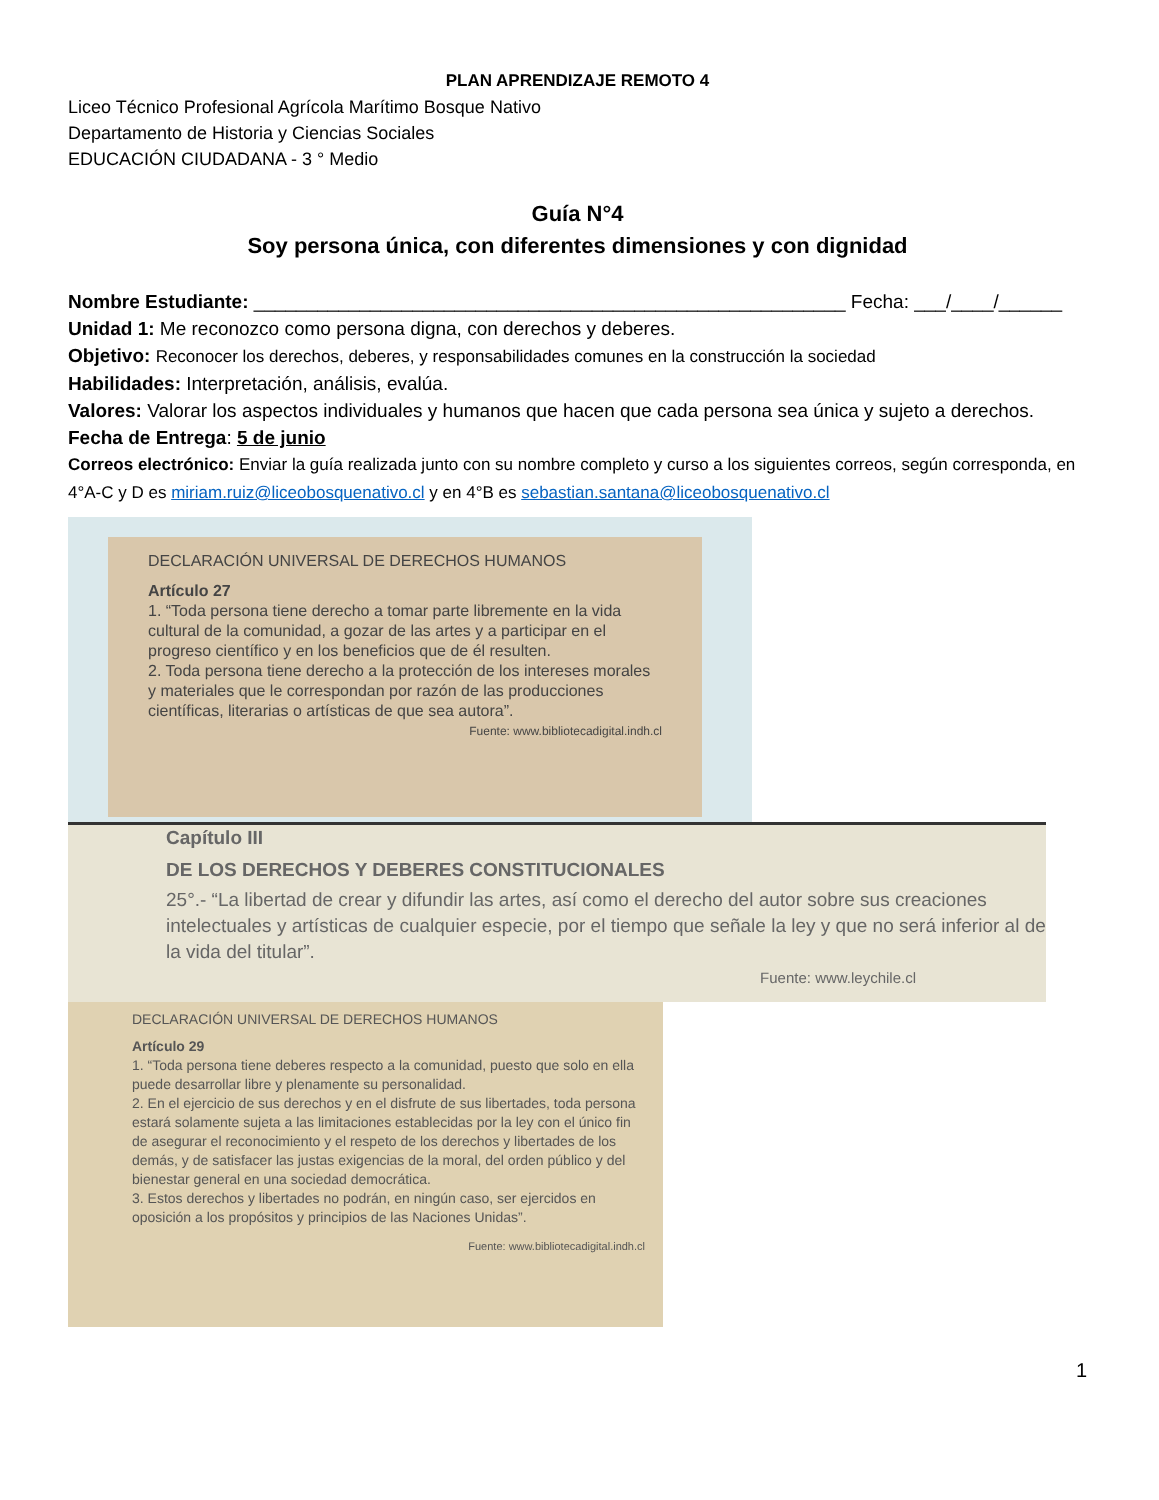PLAN APRENDIZAJE REMOTO 4
Liceo Técnico Profesional Agrícola Marítimo Bosque Nativo
Departamento de Historia y Ciencias Sociales
EDUCACIÓN CIUDADANA - 3 ° Medio
Guía N°4
Soy persona única, con diferentes dimensiones y con dignidad
Nombre Estudiante: ________________________________________________________ Fecha: ___/____/______
Unidad 1: Me reconozco como persona digna, con derechos y deberes.
Objetivo: Reconocer los derechos, deberes, y responsabilidades comunes en la construcción la sociedad
Habilidades: Interpretación, análisis, evalúa.
Valores: Valorar los aspectos individuales y humanos que hacen que cada persona sea única y sujeto a derechos.
Fecha de Entrega: 5 de junio
Correos electrónico: Enviar la guía realizada junto con su nombre completo y curso a los siguientes correos, según corresponda, en 4°A-C y D es miriam.ruiz@liceobosquenativo.cl y en 4°B es sebastian.santana@liceobosquenativo.cl
DECLARACIÓN UNIVERSAL DE DERECHOS HUMANOS
Artículo 27
1. “Toda persona tiene derecho a tomar parte libremente en la vida cultural de la comunidad, a gozar de las artes y a participar en el progreso científico y en los beneficios que de él resulten.
2. Toda persona tiene derecho a la protección de los intereses morales y materiales que le correspondan por razón de las producciones científicas, literarias o artísticas de que sea autora”.
Fuente: www.bibliotecadigital.indh.cl
Capítulo III
DE LOS DERECHOS Y DEBERES CONSTITUCIONALES
25°.- “La libertad de crear y difundir las artes, así como el derecho del autor sobre sus creaciones intelectuales y artísticas de cualquier especie, por el tiempo que señale la ley y que no será inferior al de la vida del titular”.
Fuente: www.leychile.cl
DECLARACIÓN UNIVERSAL DE DERECHOS HUMANOS
Artículo 29
1. “Toda persona tiene deberes respecto a la comunidad, puesto que solo en ella puede desarrollar libre y plenamente su personalidad.
2. En el ejercicio de sus derechos y en el disfrute de sus libertades, toda persona estará solamente sujeta a las limitaciones establecidas por la ley con el único fin de asegurar el reconocimiento y el respeto de los derechos y libertades de los demás, y de satisfacer las justas exigencias de la moral, del orden público y del bienestar general en una sociedad democrática.
3. Estos derechos y libertades no podrán, en ningún caso, ser ejercidos en oposición a los propósitos y principios de las Naciones Unidas”.
Fuente: www.bibliotecadigital.indh.cl
1